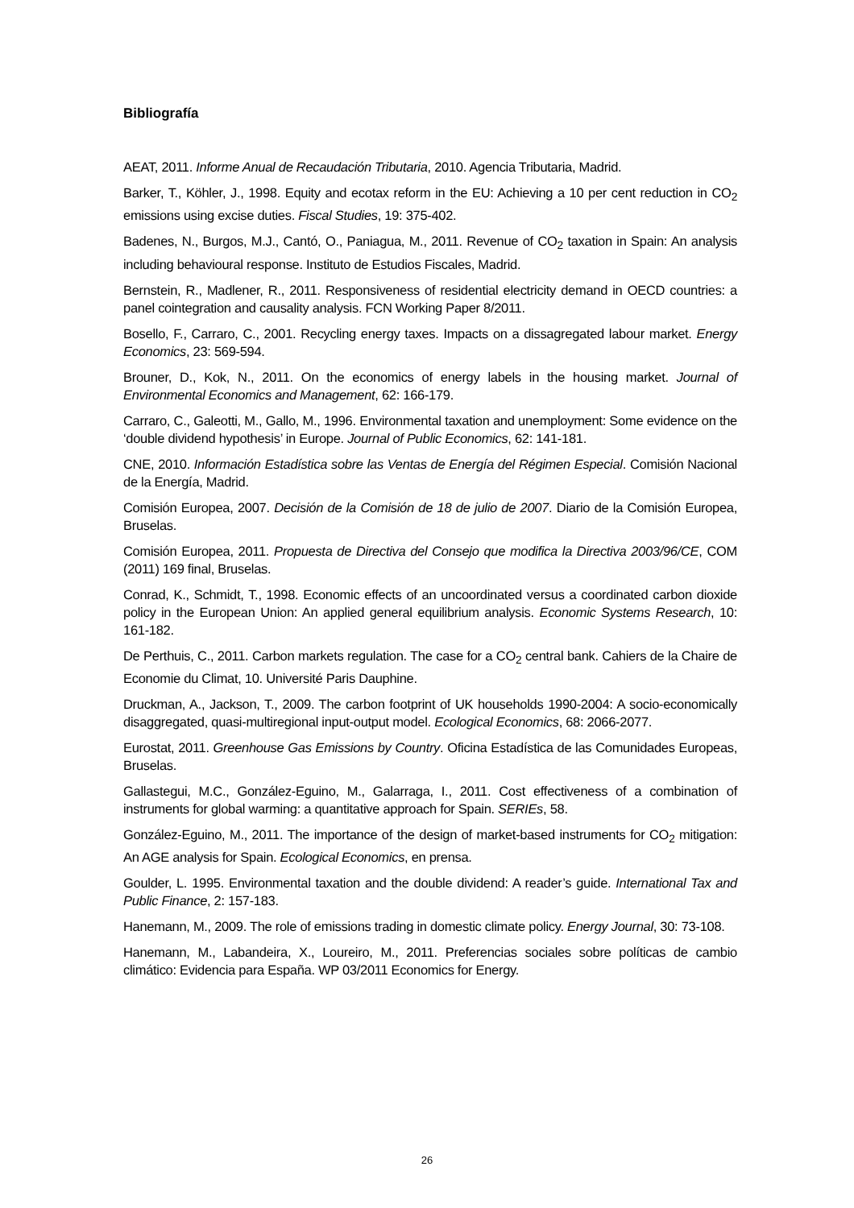Bibliografía
AEAT, 2011. Informe Anual de Recaudación Tributaria, 2010. Agencia Tributaria, Madrid.
Barker, T., Köhler, J., 1998. Equity and ecotax reform in the EU: Achieving a 10 per cent reduction in CO<sub>2</sub> emissions using excise duties. Fiscal Studies, 19: 375-402.
Badenes, N., Burgos, M.J., Cantó, O., Paniagua, M., 2011. Revenue of CO<sub>2</sub> taxation in Spain: An analysis including behavioural response. Instituto de Estudios Fiscales, Madrid.
Bernstein, R., Madlener, R., 2011. Responsiveness of residential electricity demand in OECD countries: a panel cointegration and causality analysis. FCN Working Paper 8/2011.
Bosello, F., Carraro, C., 2001. Recycling energy taxes. Impacts on a dissagregated labour market. Energy Economics, 23: 569-594.
Brouner, D., Kok, N., 2011. On the economics of energy labels in the housing market. Journal of Environmental Economics and Management, 62: 166-179.
Carraro, C., Galeotti, M., Gallo, M., 1996. Environmental taxation and unemployment: Some evidence on the ‘double dividend hypothesis’ in Europe. Journal of Public Economics, 62: 141-181.
CNE, 2010. Información Estadística sobre las Ventas de Energía del Régimen Especial. Comisión Nacional de la Energía, Madrid.
Comisión Europea, 2007. Decisión de la Comisión de 18 de julio de 2007. Diario de la Comisión Europea, Bruselas.
Comisión Europea, 2011. Propuesta de Directiva del Consejo que modifica la Directiva 2003/96/CE, COM (2011) 169 final, Bruselas.
Conrad, K., Schmidt, T., 1998. Economic effects of an uncoordinated versus a coordinated carbon dioxide policy in the European Union: An applied general equilibrium analysis. Economic Systems Research, 10: 161-182.
De Perthuis, C., 2011. Carbon markets regulation. The case for a CO<sub>2</sub> central bank. Cahiers de la Chaire de Economie du Climat, 10. Université Paris Dauphine.
Druckman, A., Jackson, T., 2009. The carbon footprint of UK households 1990-2004: A socio-economically disaggregated, quasi-multiregional input-output model. Ecological Economics, 68: 2066-2077.
Eurostat, 2011. Greenhouse Gas Emissions by Country. Oficina Estadística de las Comunidades Europeas, Bruselas.
Gallastegui, M.C., González-Eguino, M., Galarraga, I., 2011. Cost effectiveness of a combination of instruments for global warming: a quantitative approach for Spain. SERIEs, 58.
González-Eguino, M., 2011. The importance of the design of market-based instruments for CO<sub>2</sub> mitigation: An AGE analysis for Spain. Ecological Economics, en prensa.
Goulder, L. 1995. Environmental taxation and the double dividend: A reader’s guide. International Tax and Public Finance, 2: 157-183.
Hanemann, M., 2009. The role of emissions trading in domestic climate policy. Energy Journal, 30: 73-108.
Hanemann, M., Labandeira, X., Loureiro, M., 2011. Preferencias sociales sobre políticas de cambio climático: Evidencia para España. WP 03/2011 Economics for Energy.
26